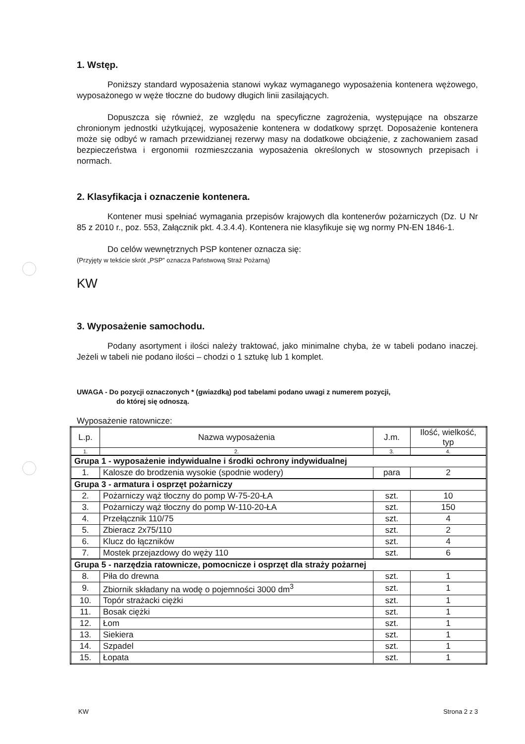1. Wstęp.
Poniższy standard wyposażenia stanowi wykaz wymaganego wyposażenia kontenera wężowego, wyposażonego w węże tłoczne do budowy długich linii zasilających.
Dopuszcza się również, ze względu na specyficzne zagrożenia, występujące na obszarze chronionym jednostki użytkującej, wyposażenie kontenera w dodatkowy sprzęt. Doposażenie kontenera może się odbyć w ramach przewidzianej rezerwy masy na dodatkowe obciążenie, z zachowaniem zasad bezpieczeństwa i ergonomii rozmieszczania wyposażenia określonych w stosownych przepisach i normach.
2. Klasyfikacja i oznaczenie kontenera.
Kontener musi spełniać wymagania przepisów krajowych dla kontenerów pożarniczych (Dz. U Nr 85 z 2010 r., poz. 553, Załącznik pkt. 4.3.4.4). Kontenera nie klasyfikuje się wg normy PN-EN 1846-1.
Do celów wewnętrznych PSP kontener oznacza się:
(Przyjęty w tekście skrót „PSP” oznacza Państwową Straż Pożarną)
KW
3. Wyposażenie samochodu.
Podany asortyment i ilości należy traktować, jako minimalne chyba, że w tabeli podano inaczej. Jeżeli w tabeli nie podano ilości – chodzi o 1 sztukę lub 1 komplet.
UWAGA - Do pozycji oznaczonych * (gwiazdką) pod tabelami podano uwagi z numerem pozycji,
do której się odnoszą.
Wyposażenie ratownicze:
| L.p. | Nazwa wyposażenia | J.m. | Ilość, wielkość, typ |
| --- | --- | --- | --- |
| 1. | 2. | 3. | 4. |
| Grupa 1 - wyposażenie indywidualne i środki ochrony indywidualnej | | | |
| 1. | Kalosze do brodzenia wysokie (spodnie wodery) | para | 2 |
| Grupa 3 - armatura i osprzęt pożarniczy | | | |
| 2. | Pożarniczy wąż tłoczny do pomp W-75-20-ŁA | szt. | 10 |
| 3. | Pożarniczy wąż tłoczny do pomp W-110-20-ŁA | szt. | 150 |
| 4. | Przełącznik 110/75 | szt. | 4 |
| 5. | Zbieracz 2x75/110 | szt. | 2 |
| 6. | Klucz do łączników | szt. | 4 |
| 7. | Mostek przejazdowy do węży 110 | szt. | 6 |
| Grupa 5 - narzędzia ratownicze, pomocnicze i osprzęt dla straży pożarnej | | | |
| 8. | Piła do drewna | szt. | 1 |
| 9. | Zbiornik składany na wodę o pojemności 3000 dm<sup>3</sup> | szt. | 1 |
| 10. | Topór strażacki ciężki | szt. | 1 |
| 11. | Bosak ciężki | szt. | 1 |
| 12. | Łom | szt. | 1 |
| 13. | Siekiera | szt. | 1 |
| 14. | Szpadel | szt. | 1 |
| 15. | Łopata | szt. | 1 |
KW Strona 2 z 3